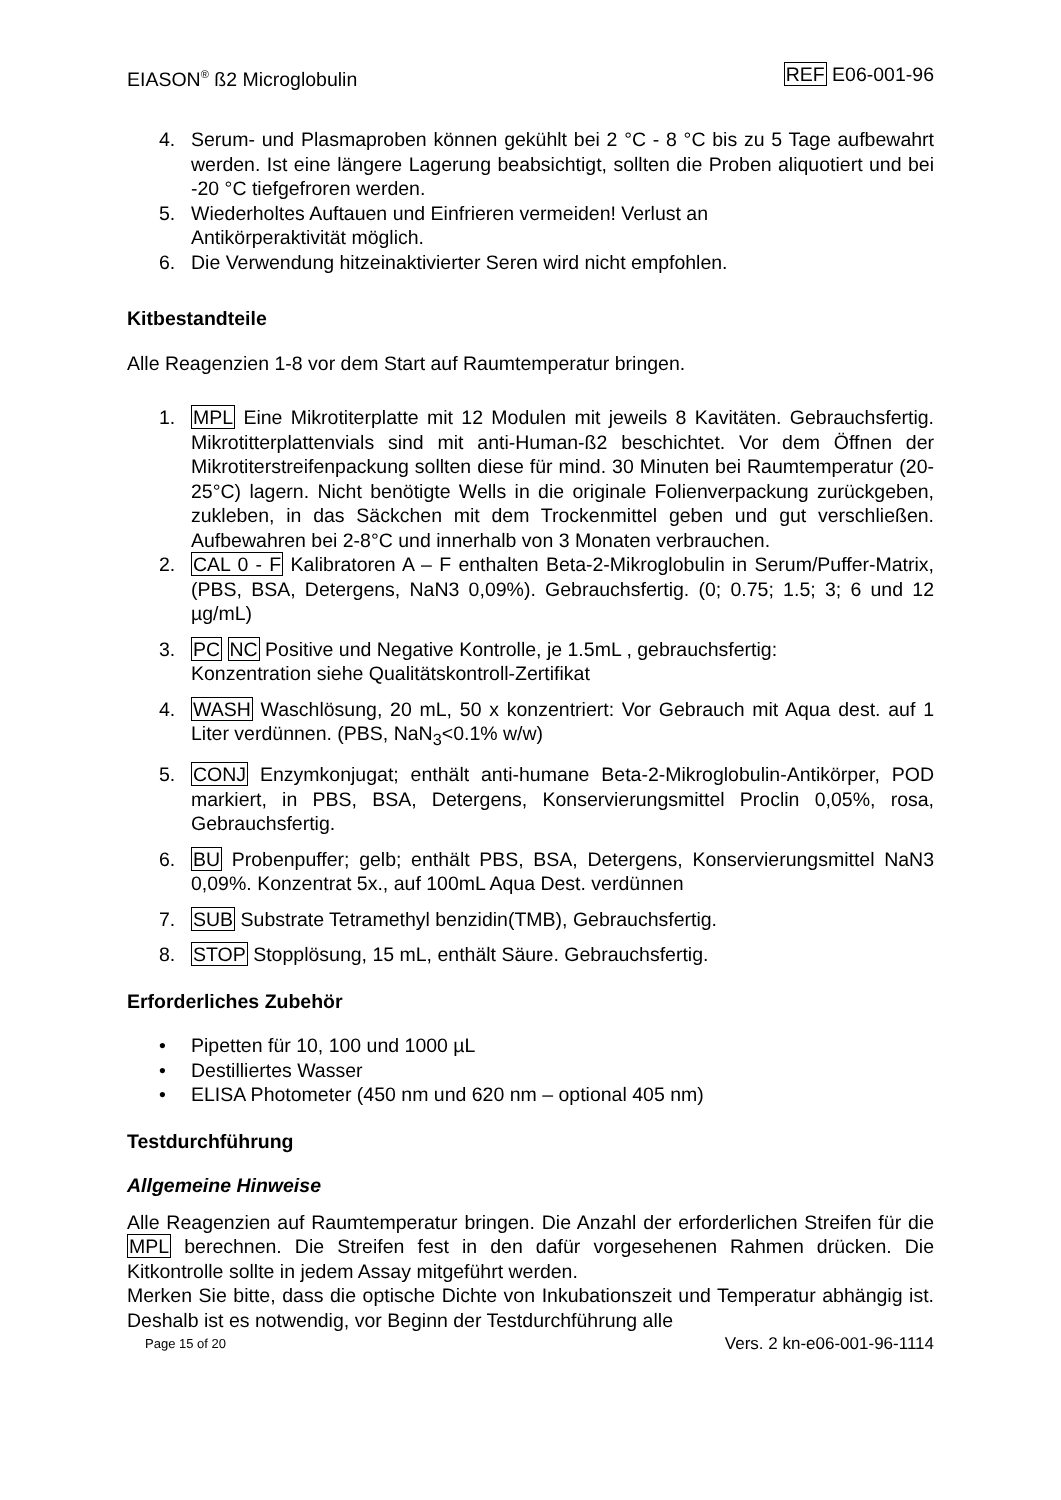EIASON<sup>®</sup> ß2 Microglobulin REF E06-001-96
4. Serum- und Plasmaproben können gekühlt bei 2 °C - 8 °C bis zu 5 Tage aufbewahrt werden. Ist eine längere Lagerung beabsichtigt, sollten die Proben aliquotiert und bei -20 °C tiefgefroren werden.
5. Wiederholtes Auftauen und Einfrieren vermeiden! Verlust an
Antikörperaktivität möglich.
6. Die Verwendung hitzeinaktivierter Seren wird nicht empfohlen.
Kitbestandteile
Alle Reagenzien 1-8 vor dem Start auf Raumtemperatur bringen.
1. MPL Eine Mikrotiterplatte mit 12 Modulen mit jeweils 8 Kavitäten. Gebrauchsfertig. Mikrotitterplattenvials sind mit anti-Human-ß2 beschichtet. Vor dem Öffnen der Mikrotiterstreifenpackung sollten diese für mind. 30 Minuten bei Raumtemperatur (20-25°C) lagern. Nicht benötigte Wells in die originale Folienverpackung zurückgeben, zukleben, in das Säckchen mit dem Trockenmittel geben und gut verschließen. Aufbewahren bei 2-8°C und innerhalb von 3 Monaten verbrauchen.
2. CAL 0 - F Kalibratoren A – F enthalten Beta-2-Mikroglobulin in Serum/Puffer-Matrix, (PBS, BSA, Detergens, NaN3 0,09%). Gebrauchsfertig. (0; 0.75; 1.5; 3; 6 und 12 µg/mL)
3. PC NC Positive und Negative Kontrolle, je 1.5mL , gebrauchsfertig:
Konzentration siehe Qualitätskontroll-Zertifikat
4. WASH Waschlösung, 20 mL, 50 x konzentriert: Vor Gebrauch mit Aqua dest. auf 1 Liter verdünnen. (PBS, NaN<sub>3</sub><0.1% w/w)
5. CONJ Enzymkonjugat; enthält anti-humane Beta-2-Mikroglobulin-Antikörper, POD markiert, in PBS, BSA, Detergens, Konservierungsmittel Proclin 0,05%, rosa, Gebrauchsfertig.
6. BU Probenpuffer; gelb; enthält PBS, BSA, Detergens, Konservierungsmittel NaN3 0,09%. Konzentrat 5x., auf 100mL Aqua Dest. verdünnen
7. SUB Substrate Tetramethyl benzidin(TMB), Gebrauchsfertig.
8. STOP Stopplösung, 15 mL, enthält Säure. Gebrauchsfertig.
Erforderliches Zubehör
• Pipetten für 10, 100 und 1000 µL
• Destilliertes Wasser
• ELISA Photometer (450 nm und 620 nm – optional 405 nm)
Testdurchführung
Allgemeine Hinweise
Alle Reagenzien auf Raumtemperatur bringen. Die Anzahl der erforderlichen Streifen für die MPL berechnen. Die Streifen fest in den dafür vorgesehenen Rahmen drücken. Die Kitkontrolle sollte in jedem Assay mitgeführt werden.
Merken Sie bitte, dass die optische Dichte von Inkubationszeit und Temperatur abhängig ist. Deshalb ist es notwendig, vor Beginn der Testdurchführung alle
Page 15 of 20 Vers. 2 kn-e06-001-96-1114